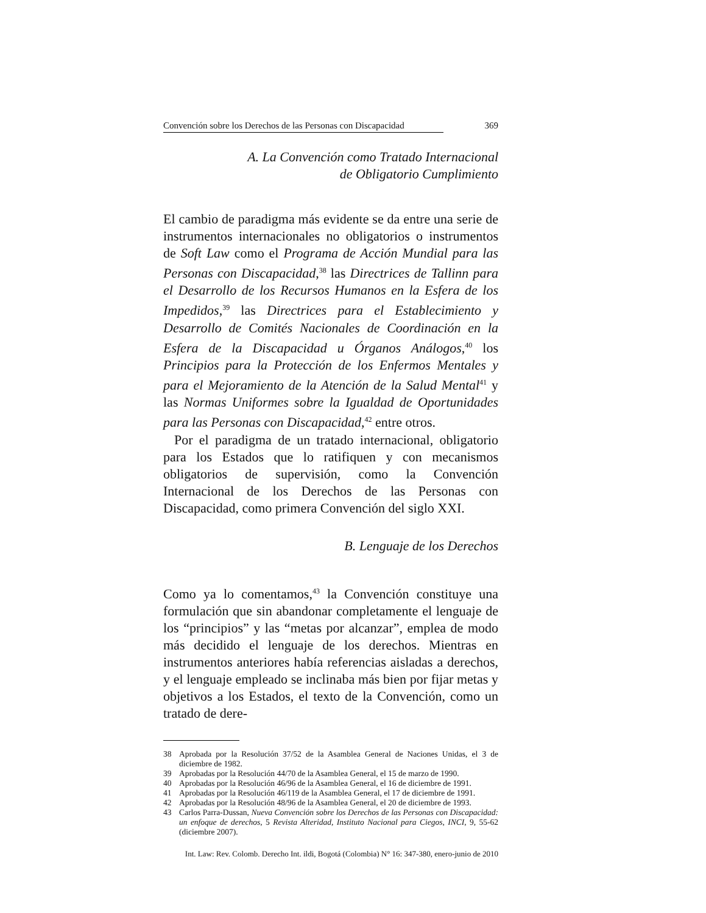Convención sobre los Derechos de las Personas con Discapacidad 369
A. La Convención como Tratado Internacional
de Obligatorio Cumplimiento
El cambio de paradigma más evidente se da entre una serie de instrumentos internacionales no obligatorios o instrumentos de Soft Law como el Programa de Acción Mundial para las Personas con Discapacidad,<sup>38</sup> las Directrices de Tallinn para el Desarrollo de los Recursos Humanos en la Esfera de los Impedidos,<sup>39</sup> las Directrices para el Establecimiento y Desarrollo de Comités Nacionales de Coordinación en la Esfera de la Discapacidad u Órganos Análogos,<sup>40</sup> los Principios para la Protección de los Enfermos Mentales y para el Mejoramiento de la Atención de la Salud Mental<sup>41</sup> y las Normas Uniformes sobre la Igualdad de Oportunidades para las Personas con Discapacidad,<sup>42</sup> entre otros.
Por el paradigma de un tratado internacional, obligatorio para los Estados que lo ratifiquen y con mecanismos obligatorios de supervisión, como la Convención Internacional de los Derechos de las Personas con Discapacidad, como primera Convención del siglo XXI.
B. Lenguaje de los Derechos
Como ya lo comentamos,<sup>43</sup> la Convención constituye una formulación que sin abandonar completamente el lenguaje de los “principios” y las “metas por alcanzar”, emplea de modo más decidido el lenguaje de los derechos. Mientras en instrumentos anteriores había referencias aisladas a derechos, y el lenguaje empleado se inclinaba más bien por fijar metas y objetivos a los Estados, el texto de la Convención, como un tratado de dere-
38 Aprobada por la Resolución 37/52 de la Asamblea General de Naciones Unidas, el 3 de diciembre de 1982.
39 Aprobadas por la Resolución 44/70 de la Asamblea General, el 15 de marzo de 1990.
40 Aprobadas por la Resolución 46/96 de la Asamblea General, el 16 de diciembre de 1991.
41 Aprobadas por la Resolución 46/119 de la Asamblea General, el 17 de diciembre de 1991.
42 Aprobadas por la Resolución 48/96 de la Asamblea General, el 20 de diciembre de 1993.
43 Carlos Parra-Dussan, Nueva Convención sobre los Derechos de las Personas con Discapacidad: un enfoque de derechos, 5 Revista Alteridad, Instituto Nacional para Ciegos, INCI, 9, 55-62 (diciembre 2007).
Int. Law: Rev. Colomb. Derecho Int. ildi, Bogotá (Colombia) N° 16: 347-380, enero-junio de 2010